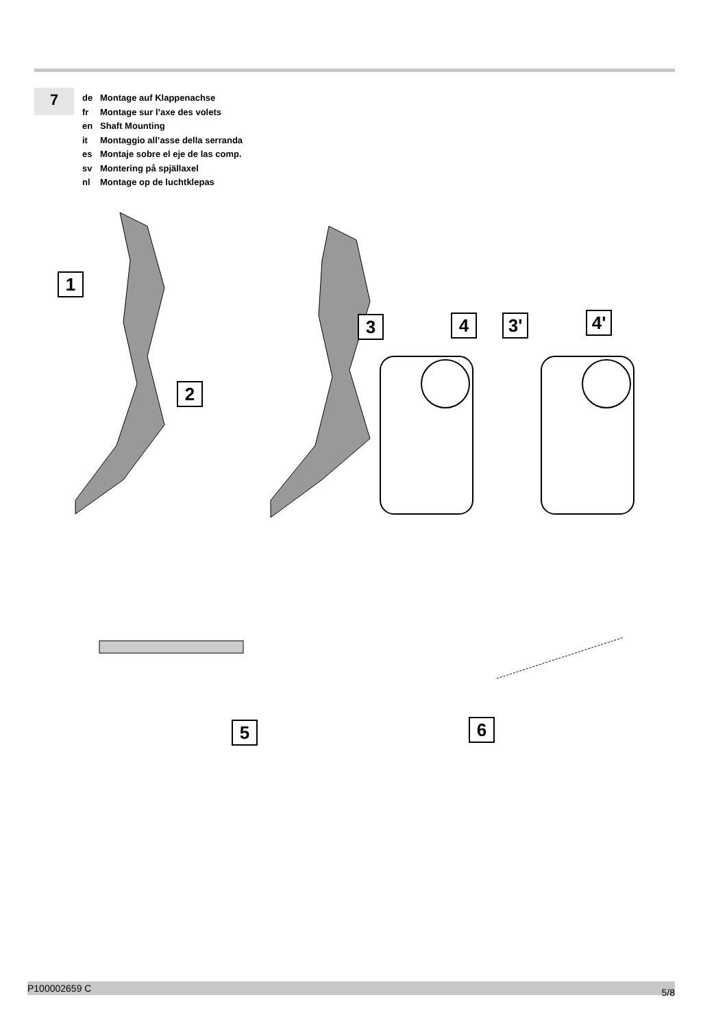7
de Montage auf Klappenachse
fr Montage sur l’axe des volets
en Shaft Mounting
it Montaggio all’asse della serranda
es Montaje sobre el eje de las comp.
sv Montering på spjällaxel
nl Montage op de luchtklepas
1
2
3 4 3' 4'
5 6
P100002659 C 5/8